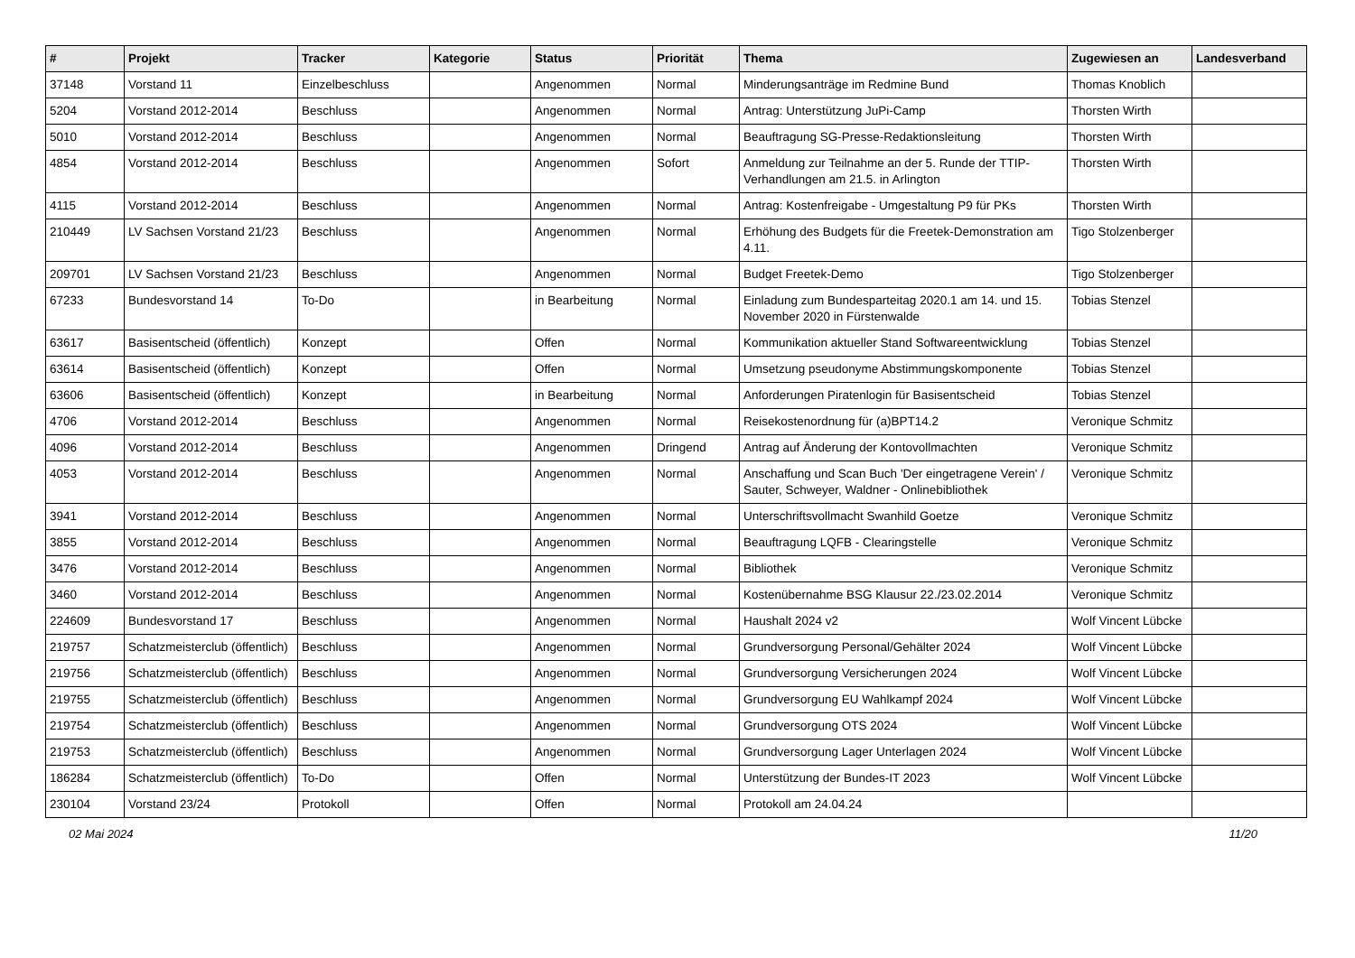| # | Projekt | Tracker | Kategorie | Status | Priorität | Thema | Zugewiesen an | Landesverband |
| --- | --- | --- | --- | --- | --- | --- | --- | --- |
| 37148 | Vorstand 11 | Einzelbeschluss | | Angenommen | Normal | Minderungsanträge im Redmine Bund | Thomas Knoblich | |
| 5204 | Vorstand 2012-2014 | Beschluss | | Angenommen | Normal | Antrag: Unterstützung JuPi-Camp | Thorsten Wirth | |
| 5010 | Vorstand 2012-2014 | Beschluss | | Angenommen | Normal | Beauftragung SG-Presse-Redaktionsleitung | Thorsten Wirth | |
| 4854 | Vorstand 2012-2014 | Beschluss | | Angenommen | Sofort | Anmeldung zur Teilnahme an der 5. Runde der TTIP-Verhandlungen am 21.5. in Arlington | Thorsten Wirth | |
| 4115 | Vorstand 2012-2014 | Beschluss | | Angenommen | Normal | Antrag: Kostenfreigabe - Umgestaltung P9 für PKs | Thorsten Wirth | |
| 210449 | LV Sachsen Vorstand 21/23 | Beschluss | | Angenommen | Normal | Erhöhung des Budgets für die Freetek-Demonstration am 4.11. | Tigo Stolzenberger | |
| 209701 | LV Sachsen Vorstand 21/23 | Beschluss | | Angenommen | Normal | Budget Freetek-Demo | Tigo Stolzenberger | |
| 67233 | Bundesvorstand 14 | To-Do | | in Bearbeitung | Normal | Einladung zum Bundesparteitag 2020.1 am 14. und 15. November 2020 in Fürstenwalde | Tobias Stenzel | |
| 63617 | Basisentscheid (öffentlich) | Konzept | | Offen | Normal | Kommunikation aktueller Stand Softwareentwicklung | Tobias Stenzel | |
| 63614 | Basisentscheid (öffentlich) | Konzept | | Offen | Normal | Umsetzung pseudonyme Abstimmungskomponente | Tobias Stenzel | |
| 63606 | Basisentscheid (öffentlich) | Konzept | | in Bearbeitung | Normal | Anforderungen Piratenlogin für Basisentscheid | Tobias Stenzel | |
| 4706 | Vorstand 2012-2014 | Beschluss | | Angenommen | Normal | Reisekostenordnung für (a)BPT14.2 | Veronique Schmitz | |
| 4096 | Vorstand 2012-2014 | Beschluss | | Angenommen | Dringend | Antrag auf Änderung der Kontovollmachten | Veronique Schmitz | |
| 4053 | Vorstand 2012-2014 | Beschluss | | Angenommen | Normal | Anschaffung und Scan Buch 'Der eingetragene Verein' / Sauter, Schweyer, Waldner - Onlinebibliothek | Veronique Schmitz | |
| 3941 | Vorstand 2012-2014 | Beschluss | | Angenommen | Normal | Unterschriftsvollmacht Swanhild Goetze | Veronique Schmitz | |
| 3855 | Vorstand 2012-2014 | Beschluss | | Angenommen | Normal | Beauftragung LQFB - Clearingstelle | Veronique Schmitz | |
| 3476 | Vorstand 2012-2014 | Beschluss | | Angenommen | Normal | Bibliothek | Veronique Schmitz | |
| 3460 | Vorstand 2012-2014 | Beschluss | | Angenommen | Normal | Kostenübernahme BSG Klausur 22./23.02.2014 | Veronique Schmitz | |
| 224609 | Bundesvorstand 17 | Beschluss | | Angenommen | Normal | Haushalt 2024 v2 | Wolf Vincent Lübcke | |
| 219757 | Schatzmeisterclub (öffentlich) | Beschluss | | Angenommen | Normal | Grundversorgung Personal/Gehälter 2024 | Wolf Vincent Lübcke | |
| 219756 | Schatzmeisterclub (öffentlich) | Beschluss | | Angenommen | Normal | Grundversorgung Versicherungen 2024 | Wolf Vincent Lübcke | |
| 219755 | Schatzmeisterclub (öffentlich) | Beschluss | | Angenommen | Normal | Grundversorgung EU Wahlkampf 2024 | Wolf Vincent Lübcke | |
| 219754 | Schatzmeisterclub (öffentlich) | Beschluss | | Angenommen | Normal | Grundversorgung OTS 2024 | Wolf Vincent Lübcke | |
| 219753 | Schatzmeisterclub (öffentlich) | Beschluss | | Angenommen | Normal | Grundversorgung Lager Unterlagen 2024 | Wolf Vincent Lübcke | |
| 186284 | Schatzmeisterclub (öffentlich) | To-Do | | Offen | Normal | Unterstützung der Bundes-IT 2023 | Wolf Vincent Lübcke | |
| 230104 | Vorstand 23/24 | Protokoll | | Offen | Normal | Protokoll am 24.04.24 | | |
02 Mai 2024 11/20